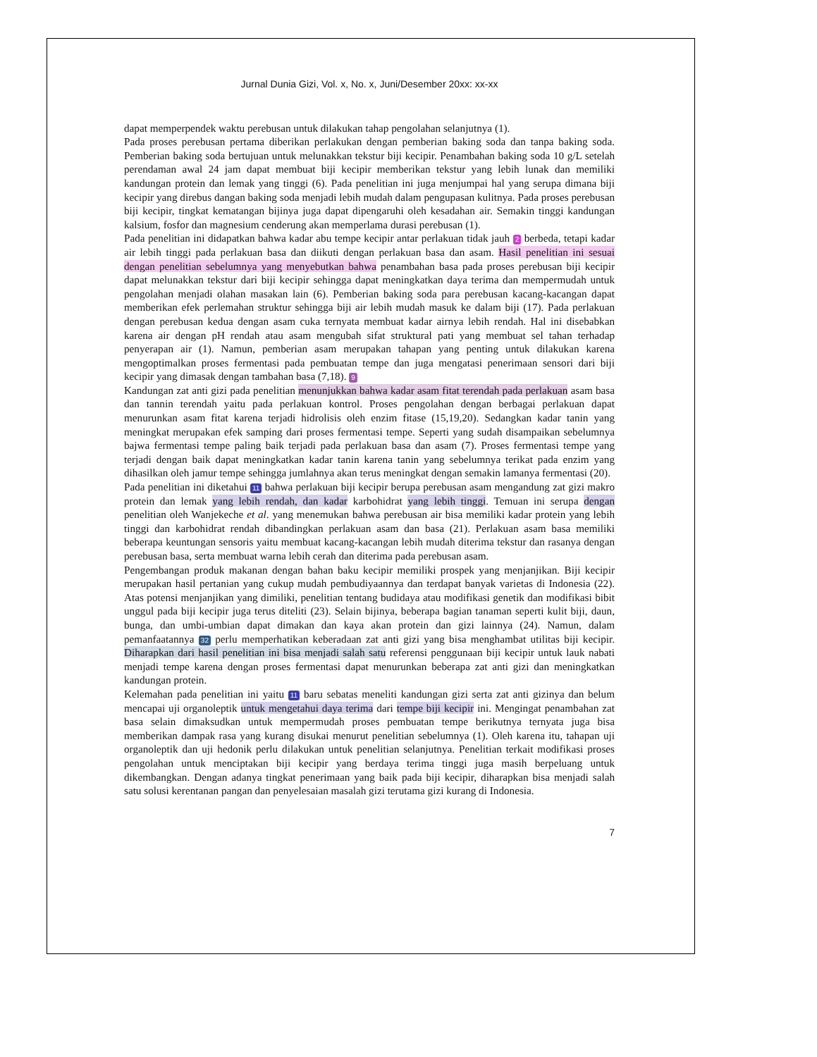Jurnal Dunia Gizi, Vol. x, No. x, Juni/Desember 20xx: xx-xx
dapat memperpendek waktu perebusan untuk dilakukan tahap pengolahan selanjutnya (1).
Pada proses perebusan pertama diberikan perlakukan dengan pemberian baking soda dan tanpa baking soda. Pemberian baking soda bertujuan untuk melunakkan tekstur biji kecipir. Penambahan baking soda 10 g/L setelah perendaman awal 24 jam dapat membuat biji kecipir memberikan tekstur yang lebih lunak dan memiliki kandungan protein dan lemak yang tinggi (6). Pada penelitian ini juga menjumpai hal yang serupa dimana biji kecipir yang direbus dangan baking soda menjadi lebih mudah dalam pengupasan kulitnya. Pada proses perebusan biji kecipir, tingkat kematangan bijinya juga dapat dipengaruhi oleh kesadahan air. Semakin tinggi kandungan kalsium, fosfor dan magnesium cenderung akan memperlama durasi perebusan (1).
Pada penelitian ini didapatkan bahwa kadar abu tempe kecipir antar perlakuan tidak jauh 2 berbeda, tetapi kadar air lebih tinggi pada perlakuan basa dan diikuti dengan perlakuan basa dan asam. Hasil penelitian ini sesuai dengan penelitian sebelumnya yang menyebutkan bahwa penambahan basa pada proses perebusan biji kecipir dapat melunakkan tekstur dari biji kecipir sehingga dapat meningkatkan daya terima dan mempermudah untuk pengolahan menjadi olahan masakan lain (6). Pemberian baking soda para perebusan kacang-kacangan dapat memberikan efek perlemahan struktur sehingga biji air lebih mudah masuk ke dalam biji (17). Pada perlakuan dengan perebusan kedua dengan asam cuka ternyata membuat kadar airnya lebih rendah. Hal ini disebabkan karena air dengan pH rendah atau asam mengubah sifat struktural pati yang membuat sel tahan terhadap penyerapan air (1). Namun, pemberian asam merupakan tahapan yang penting untuk dilakukan karena mengoptimalkan proses fermentasi pada pembuatan tempe dan juga mengatasi penerimaan sensori dari biji kecipir yang dimasak dengan tambahan basa (7,18). 9
Kandungan zat anti gizi pada penelitian menunjukkan bahwa kadar asam fitat terendah pada perlakuan asam basa dan tannin terendah yaitu pada perlakuan kontrol. Proses pengolahan dengan berbagai perlakuan dapat menurunkan asam fitat karena terjadi hidrolisis oleh enzim fitase (15,19,20). Sedangkan kadar tanin yang meningkat merupakan efek samping dari proses fermentasi tempe. Seperti yang sudah disampaikan sebelumnya bajwa fermentasi tempe paling baik terjadi pada perlakuan basa dan asam (7). Proses fermentasi tempe yang terjadi dengan baik dapat meningkatkan kadar tanin karena tanin yang sebelumnya terikat pada enzim yang dihasilkan oleh jamur tempe sehingga jumlahnya akan terus meningkat dengan semakin lamanya fermentasi (20).
Pada penelitian ini diketahui 11 bahwa perlakuan biji kecipir berupa perebusan asam mengandung zat gizi makro protein dan lemak yang lebih rendah, dan kadar karbohidrat yang lebih tinggi. Temuan ini serupa dengan penelitian oleh Wanjekeche et al. yang menemukan bahwa perebusan air bisa memiliki kadar protein yang lebih tinggi dan karbohidrat rendah dibandingkan perlakuan asam dan basa (21). Perlakuan asam basa memiliki beberapa keuntungan sensoris yaitu membuat kacang-kacangan lebih mudah diterima tekstur dan rasanya dengan perebusan basa, serta membuat warna lebih cerah dan diterima pada perebusan asam.
Pengembangan produk makanan dengan bahan baku kecipir memiliki prospek yang menjanjikan. Biji kecipir merupakan hasil pertanian yang cukup mudah pembudiyaannya dan terdapat banyak varietas di Indonesia (22). Atas potensi menjanjikan yang dimiliki, penelitian tentang budidaya atau modifikasi genetik dan modifikasi bibit unggul pada biji kecipir juga terus diteliti (23). Selain bijinya, beberapa bagian tanaman seperti kulit biji, daun, bunga, dan umbi-umbian dapat dimakan dan kaya akan protein dan gizi lainnya (24). Namun, dalam pemanfaatannya 32 perlu memperhatikan keberadaan zat anti gizi yang bisa menghambat utilitas biji kecipir. Diharapkan dari hasil penelitian ini bisa menjadi salah satu referensi penggunaan biji kecipir untuk lauk nabati menjadi tempe karena dengan proses fermentasi dapat menurunkan beberapa zat anti gizi dan meningkatkan kandungan protein.
Kelemahan pada penelitian ini yaitu 11 baru sebatas meneliti kandungan gizi serta zat anti gizinya dan belum mencapai uji organoleptik untuk mengetahui daya terima dari tempe biji kecipir ini. Mengingat penambahan zat basa selain dimaksudkan untuk mempermudah proses pembuatan tempe berikutnya ternyata juga bisa memberikan dampak rasa yang kurang disukai menurut penelitian sebelumnya (1). Oleh karena itu, tahapan uji organoleptik dan uji hedonik perlu dilakukan untuk penelitian selanjutnya. Penelitian terkait modifikasi proses pengolahan untuk menciptakan biji kecipir yang berdaya terima tinggi juga masih berpeluang untuk dikembangkan. Dengan adanya tingkat penerimaan yang baik pada biji kecipir, diharapkan bisa menjadi salah satu solusi kerentanan pangan dan penyelesaian masalah gizi terutama gizi kurang di Indonesia.
7